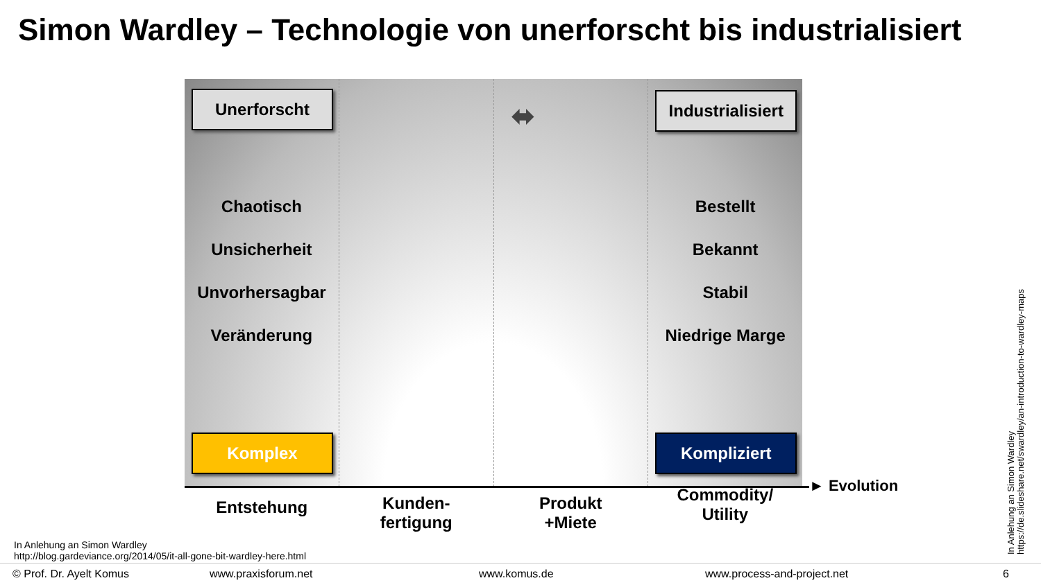Simon Wardley – Technologie von unerforscht bis industrialisiert
Unerforscht
Chaotisch
Unsicherheit
Unvorhersagbar
Veränderung
Komplex
⬌
Industrialisiert
Bestellt
Bekannt
Stabil
Niedrige Marge
Kompliziert
► Evolution
Entstehung
Kunden-
fertigung
Produkt
+Miete
Commodity/
Utility
In Anlehung an Simon Wardley
http://blog.gardeviance.org/2014/05/it-all-gone-bit-wardley-here.html
In Anlehung an Simon Wardley
https://de.slideshare.net/swardley/an-introduction-to-wardley-maps
© Prof. Dr. Ayelt Komus www.praxisforum.net www.komus.de www.process-and-project.net 6